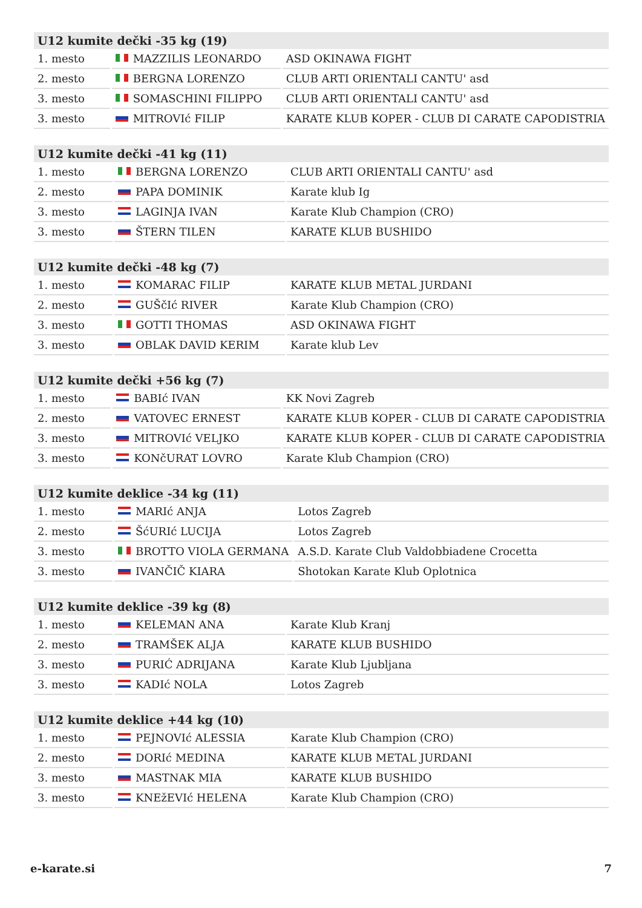| U12 kumite dečki -35 kg (19) | | |
| --- | --- | --- |
| 1. mesto | MAZZILIS LEONARDO | ASD OKINAWA FIGHT |
| 2. mesto | BERGNA LORENZO | CLUB ARTI ORIENTALI CANTU' asd |
| 3. mesto | SOMASCHINI FILIPPO | CLUB ARTI ORIENTALI CANTU' asd |
| 3. mesto | MITROVIć FILIP | KARATE KLUB KOPER - CLUB DI CARATE CAPODISTRIA |
| U12 kumite dečki -41 kg (11) | | |
| --- | --- | --- |
| 1. mesto | BERGNA LORENZO | CLUB ARTI ORIENTALI CANTU' asd |
| 2. mesto | PAPA DOMINIK | Karate klub Ig |
| 3. mesto | LAGINJA IVAN | Karate Klub Champion (CRO) |
| 3. mesto | ŠTERN TILEN | KARATE KLUB BUSHIDO |
| U12 kumite dečki -48 kg (7) | | |
| --- | --- | --- |
| 1. mesto | KOMARAC FILIP | KARATE KLUB METAL JURDANI |
| 2. mesto | GUŠčIć RIVER | Karate Klub Champion (CRO) |
| 3. mesto | GOTTI THOMAS | ASD OKINAWA FIGHT |
| 3. mesto | OBLAK DAVID KERIM | Karate klub Lev |
| U12 kumite dečki +56 kg (7) | | |
| --- | --- | --- |
| 1. mesto | BABIć IVAN | KK Novi Zagreb |
| 2. mesto | VATOVEC ERNEST | KARATE KLUB KOPER - CLUB DI CARATE CAPODISTRIA |
| 3. mesto | MITROVIć VELJKO | KARATE KLUB KOPER - CLUB DI CARATE CAPODISTRIA |
| 3. mesto | KONčURAT LOVRO | Karate Klub Champion (CRO) |
| U12 kumite deklice -34 kg (11) | | |
| --- | --- | --- |
| 1. mesto | MARIć ANJA | Lotos Zagreb |
| 2. mesto | ŠćURIć LUCIJA | Lotos Zagreb |
| 3. mesto | BROTTO VIOLA GERMANA | A.S.D. Karate Club Valdobbiadene Crocetta |
| 3. mesto | IVANČIČ KIARA | Shotokan Karate Klub Oplotnica |
| U12 kumite deklice -39 kg (8) | | |
| --- | --- | --- |
| 1. mesto | KELEMAN ANA | Karate Klub Kranj |
| 2. mesto | TRAMŠEK ALJA | KARATE KLUB BUSHIDO |
| 3. mesto | PURIĆ ADRIJANA | Karate Klub Ljubljana |
| 3. mesto | KADIć NOLA | Lotos Zagreb |
| U12 kumite deklice +44 kg (10) | | |
| --- | --- | --- |
| 1. mesto | PEJNOVIć ALESSIA | Karate Klub Champion (CRO) |
| 2. mesto | DORIć MEDINA | KARATE KLUB METAL JURDANI |
| 3. mesto | MASTNAK MIA | KARATE KLUB BUSHIDO |
| 3. mesto | KNEžEVIć HELENA | Karate Klub Champion (CRO) |
e-karate.si 7